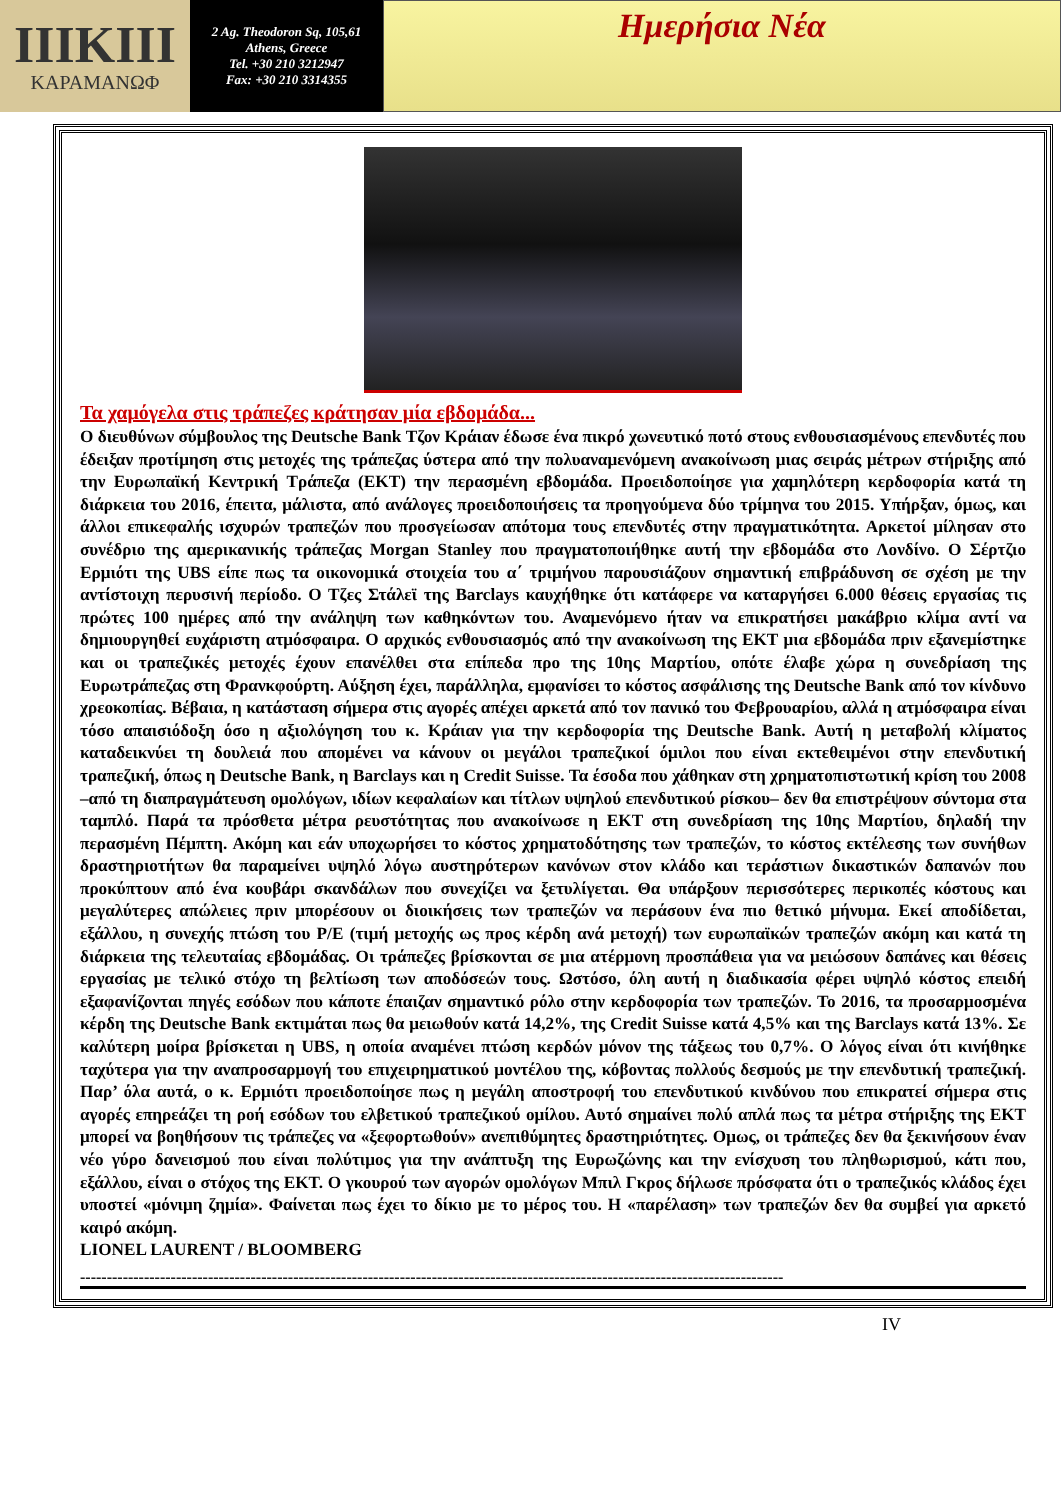ΙΙΙΚΙΙΙ
ΚΑΡΑΜΑΝΩΦ
2 Ag. Theodoron Sq, 105,61
Athens, Greece
Tel. +30 210 3212947
Fax: +30 210 3314355
Ημερήσια Νέα
Τα χαμόγελα στις τράπεζες κράτησαν μία εβδομάδα...
Ο διευθύνων σύμβουλος της Deutsche Bank Τζον Κράιαν έδωσε ένα πικρό χωνευτικό ποτό στους ενθουσιασμένους επενδυτές που έδειξαν προτίμηση στις μετοχές της τράπεζας ύστερα από την πολυαναμενόμενη ανακοίνωση μιας σειράς μέτρων στήριξης από την Ευρωπαϊκή Κεντρική Τράπεζα (ΕΚΤ) την περασμένη εβδομάδα. Προειδοποίησε για χαμηλότερη κερδοφορία κατά τη διάρκεια του 2016, έπειτα, μάλιστα, από ανάλογες προειδοποιήσεις τα προηγούμενα δύο τρίμηνα του 2015. Υπήρξαν, όμως, και άλλοι επικεφαλής ισχυρών τραπεζών που προσγείωσαν απότομα τους επενδυτές στην πραγματικότητα. Αρκετοί μίλησαν στο συνέδριο της αμερικανικής τράπεζας Morgan Stanley που πραγματοποιήθηκε αυτή την εβδομάδα στο Λονδίνο. Ο Σέρτζιο Ερμιότι της UBS είπε πως τα οικονομικά στοιχεία του α΄ τριμήνου παρουσιάζουν σημαντική επιβράδυνση σε σχέση με την αντίστοιχη περυσινή περίοδο. Ο Τζες Στάλεϊ της Barclays καυχήθηκε ότι κατάφερε να καταργήσει 6.000 θέσεις εργασίας τις πρώτες 100 ημέρες από την ανάληψη των καθηκόντων του. Αναμενόμενο ήταν να επικρατήσει μακάβριο κλίμα αντί να δημιουργηθεί ευχάριστη ατμόσφαιρα. Ο αρχικός ενθουσιασμός από την ανακοίνωση της ΕΚΤ μια εβδομάδα πριν εξανεμίστηκε και οι τραπεζικές μετοχές έχουν επανέλθει στα επίπεδα προ της 10ης Μαρτίου, οπότε έλαβε χώρα η συνεδρίαση της Ευρωτράπεζας στη Φρανκφούρτη. Αύξηση έχει, παράλληλα, εμφανίσει το κόστος ασφάλισης της Deutsche Bank από τον κίνδυνο χρεοκοπίας. Βέβαια, η κατάσταση σήμερα στις αγορές απέχει αρκετά από τον πανικό του Φεβρουαρίου, αλλά η ατμόσφαιρα είναι τόσο απαισιόδοξη όσο η αξιολόγηση του κ. Κράιαν για την κερδοφορία της Deutsche Bank. Αυτή η μεταβολή κλίματος καταδεικνύει τη δουλειά που απομένει να κάνουν οι μεγάλοι τραπεζικοί όμιλοι που είναι εκτεθειμένοι στην επενδυτική τραπεζική, όπως η Deutsche Bank, η Barclays και η Credit Suisse. Τα έσοδα που χάθηκαν στη χρηματοπιστωτική κρίση του 2008 –από τη διαπραγμάτευση ομολόγων, ιδίων κεφαλαίων και τίτλων υψηλού επενδυτικού ρίσκου– δεν θα επιστρέψουν σύντομα στα ταμπλό. Παρά τα πρόσθετα μέτρα ρευστότητας που ανακοίνωσε η ΕΚΤ στη συνεδρίαση της 10ης Μαρτίου, δηλαδή την περασμένη Πέμπτη. Ακόμη και εάν υποχωρήσει το κόστος χρηματοδότησης των τραπεζών, το κόστος εκτέλεσης των συνήθων δραστηριοτήτων θα παραμείνει υψηλό λόγω αυστηρότερων κανόνων στον κλάδο και τεράστιων δικαστικών δαπανών που προκύπτουν από ένα κουβάρι σκανδάλων που συνεχίζει να ξετυλίγεται. Θα υπάρξουν περισσότερες περικοπές κόστους και μεγαλύτερες απώλειες πριν μπορέσουν οι διοικήσεις των τραπεζών να περάσουν ένα πιο θετικό μήνυμα. Εκεί αποδίδεται, εξάλλου, η συνεχής πτώση του P/E (τιμή μετοχής ως προς κέρδη ανά μετοχή) των ευρωπαϊκών τραπεζών ακόμη και κατά τη διάρκεια της τελευταίας εβδομάδας. Οι τράπεζες βρίσκονται σε μια ατέρμονη προσπάθεια για να μειώσουν δαπάνες και θέσεις εργασίας με τελικό στόχο τη βελτίωση των αποδόσεών τους. Ωστόσο, όλη αυτή η διαδικασία φέρει υψηλό κόστος επειδή εξαφανίζονται πηγές εσόδων που κάποτε έπαιζαν σημαντικό ρόλο στην κερδοφορία των τραπεζών. Το 2016, τα προσαρμοσμένα κέρδη της Deutsche Bank εκτιμάται πως θα μειωθούν κατά 14,2%, της Credit Suisse κατά 4,5% και της Barclays κατά 13%. Σε καλύτερη μοίρα βρίσκεται η UBS, η οποία αναμένει πτώση κερδών μόνον της τάξεως του 0,7%. Ο λόγος είναι ότι κινήθηκε ταχύτερα για την αναπροσαρμογή του επιχειρηματικού μοντέλου της, κόβοντας πολλούς δεσμούς με την επενδυτική τραπεζική. Παρ’ όλα αυτά, ο κ. Ερμιότι προειδοποίησε πως η μεγάλη αποστροφή του επενδυτικού κινδύνου που επικρατεί σήμερα στις αγορές επηρεάζει τη ροή εσόδων του ελβετικού τραπεζικού ομίλου. Αυτό σημαίνει πολύ απλά πως τα μέτρα στήριξης της ΕΚΤ μπορεί να βοηθήσουν τις τράπεζες να «ξεφορτωθούν» ανεπιθύμητες δραστηριότητες. Ομως, οι τράπεζες δεν θα ξεκινήσουν έναν νέο γύρο δανεισμού που είναι πολύτιμος για την ανάπτυξη της Ευρωζώνης και την ενίσχυση του πληθωρισμού, κάτι που, εξάλλου, είναι ο στόχος της ΕΚΤ. Ο γκουρού των αγορών ομολόγων Μπιλ Γκρος δήλωσε πρόσφατα ότι ο τραπεζικός κλάδος έχει υποστεί «μόνιμη ζημία». Φαίνεται πως έχει το δίκιο με το μέρος του. Η «παρέλαση» των τραπεζών δεν θα συμβεί για αρκετό καιρό ακόμη.
LIONEL LAURENT / BLOOMBERG
------------------------------------------------------------------------------------------------------------------------------------
IV